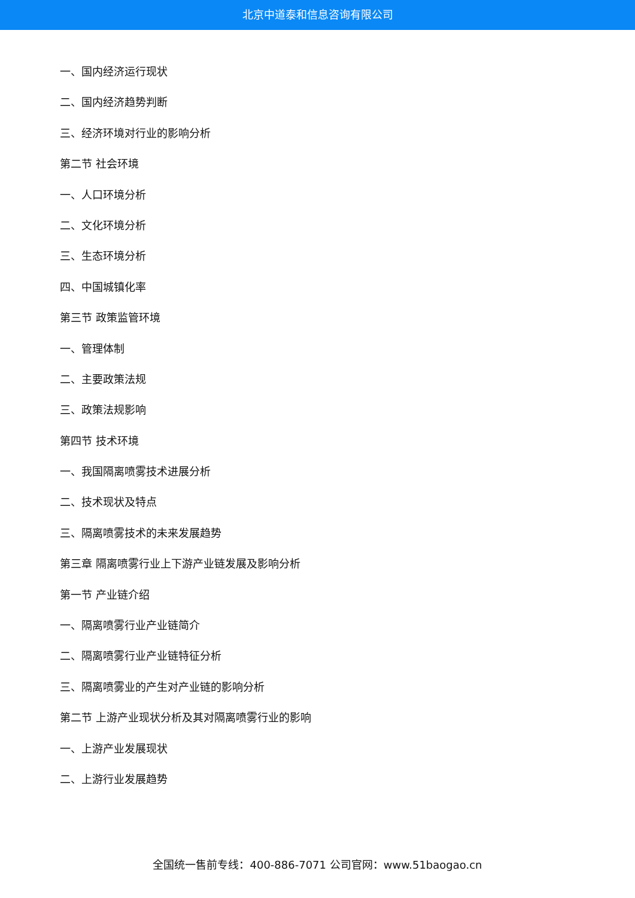北京中道泰和信息咨询有限公司
一、国内经济运行现状
二、国内经济趋势判断
三、经济环境对行业的影响分析
第二节 社会环境
一、人口环境分析
二、文化环境分析
三、生态环境分析
四、中国城镇化率
第三节 政策监管环境
一、管理体制
二、主要政策法规
三、政策法规影响
第四节 技术环境
一、我国隔离喷雾技术进展分析
二、技术现状及特点
三、隔离喷雾技术的未来发展趋势
第三章 隔离喷雾行业上下游产业链发展及影响分析
第一节 产业链介绍
一、隔离喷雾行业产业链简介
二、隔离喷雾行业产业链特征分析
三、隔离喷雾业的产生对产业链的影响分析
第二节 上游产业现状分析及其对隔离喷雾行业的影响
一、上游产业发展现状
二、上游行业发展趋势
全国统一售前专线：400-886-7071 公司官网：www.51baogao.cn